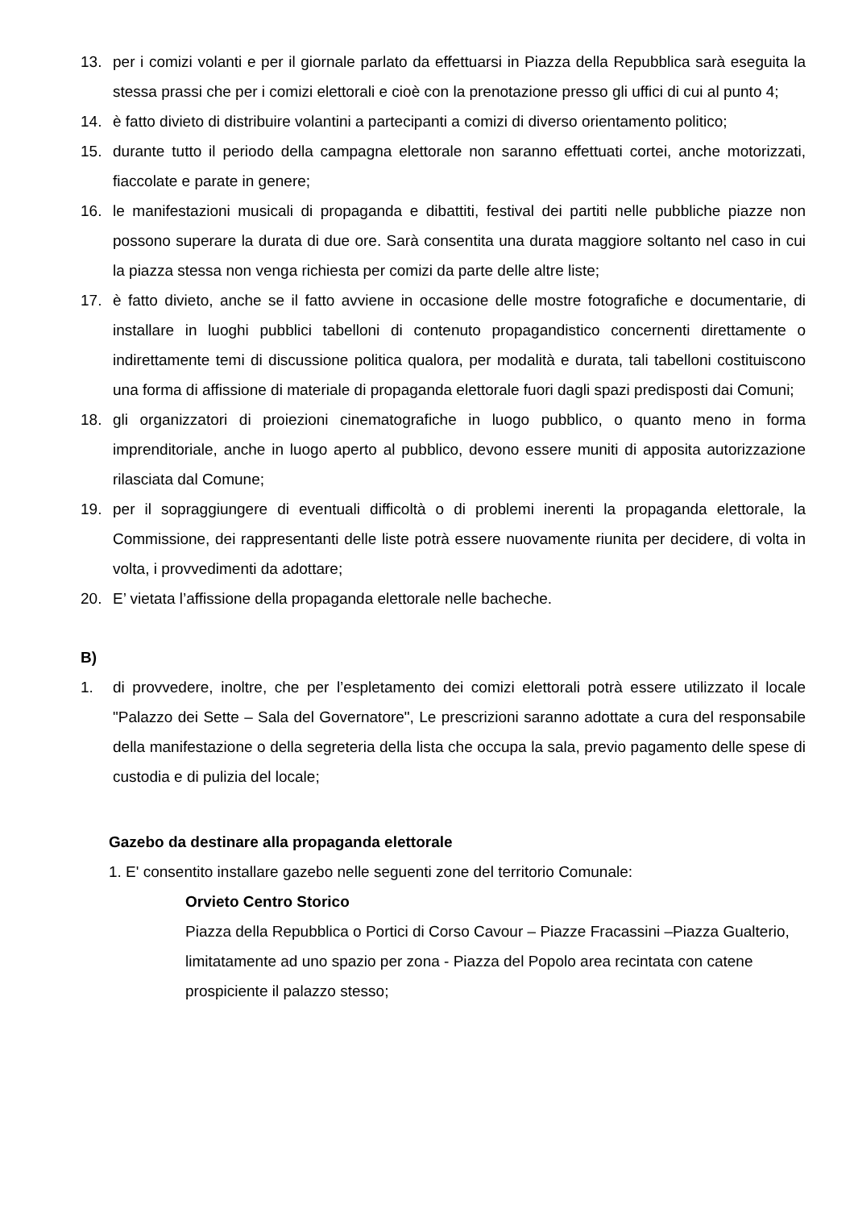13. per i comizi volanti e per il giornale parlato da effettuarsi in Piazza della Repubblica sarà eseguita la stessa prassi che per i comizi elettorali e cioè con la prenotazione presso gli uffici di cui al punto 4;
14. è fatto divieto di distribuire volantini a partecipanti a comizi di diverso orientamento politico;
15. durante tutto il periodo della campagna elettorale non saranno effettuati cortei, anche motorizzati, fiaccolate e parate in genere;
16. le manifestazioni musicali di propaganda e dibattiti, festival dei partiti nelle pubbliche piazze non possono superare la durata di due ore. Sarà consentita una durata maggiore soltanto nel caso in cui la piazza stessa non venga richiesta per comizi da parte delle altre liste;
17. è fatto divieto, anche se il fatto avviene in occasione delle mostre fotografiche e documentarie, di installare in luoghi pubblici tabelloni di contenuto propagandistico concernenti direttamente o indirettamente temi di discussione politica qualora, per modalità e durata, tali tabelloni costituiscono una forma di affissione di materiale di propaganda elettorale fuori dagli spazi predisposti dai Comuni;
18. gli organizzatori di proiezioni cinematografiche in luogo pubblico, o quanto meno in forma imprenditoriale, anche in luogo aperto al pubblico, devono essere muniti di apposita autorizzazione rilasciata dal Comune;
19. per il sopraggiungere di eventuali difficoltà o di problemi inerenti la propaganda elettorale, la Commissione, dei rappresentanti delle liste potrà essere nuovamente riunita per decidere, di volta in volta, i provvedimenti da adottare;
20. E’ vietata l’affissione della propaganda elettorale nelle bacheche.
B)
1. di provvedere, inoltre, che per l’espletamento dei comizi elettorali potrà essere utilizzato il locale "Palazzo dei Sette – Sala del Governatore", Le prescrizioni saranno adottate a cura del responsabile della manifestazione o della segreteria della lista che occupa la sala, previo pagamento delle spese di custodia e di pulizia del locale;
Gazebo da destinare alla propaganda elettorale
1. E' consentito installare gazebo nelle seguenti zone del territorio Comunale:
Orvieto Centro Storico
Piazza della Repubblica o Portici di Corso Cavour – Piazze Fracassini –Piazza Gualterio, limitatamente ad uno spazio per zona - Piazza del Popolo area recintata con catene prospiciente il palazzo stesso;